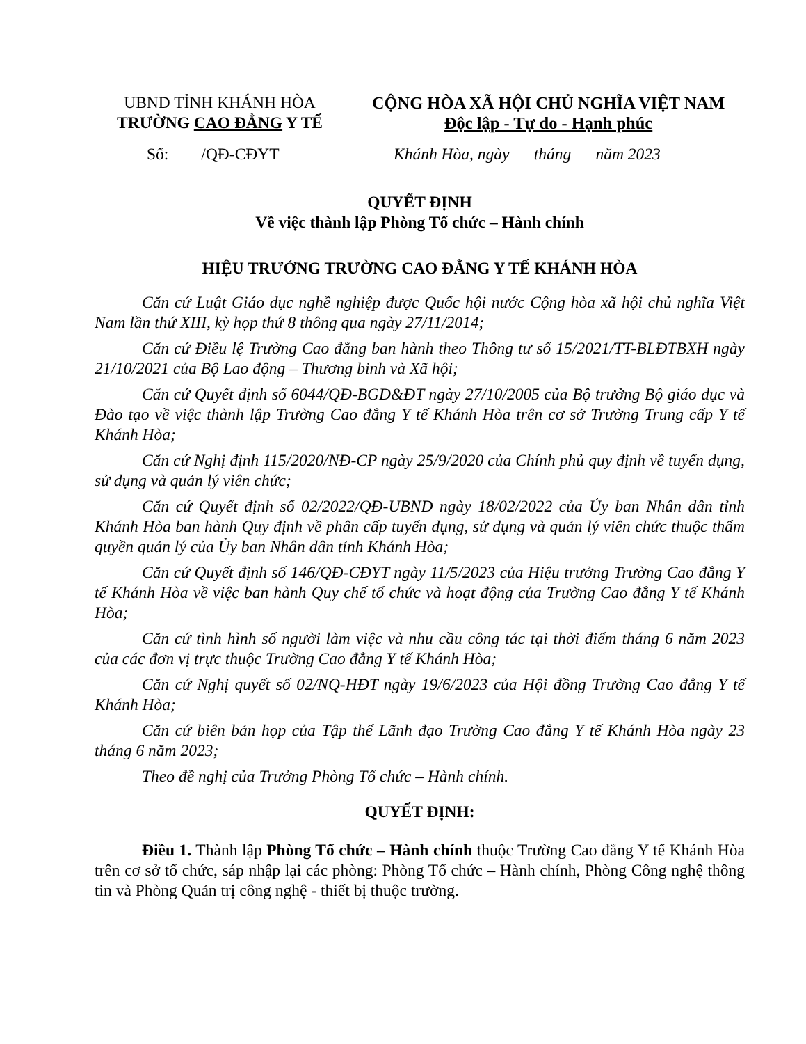UBND TỈNH KHÁNH HÒA
TRƯỜNG CAO ĐẲNG Y TẾ
CỘNG HÒA XÃ HỘI CHỦ NGHĨA VIỆT NAM
Độc lập - Tự do - Hạnh phúc
Số: /QĐ-CĐYT Khánh Hòa, ngày tháng năm 2023
QUYẾT ĐỊNH
Về việc thành lập Phòng Tổ chức – Hành chính
HIỆU TRƯỞNG TRƯỜNG CAO ĐẲNG Y TẾ KHÁNH HÒA
Căn cứ Luật Giáo dục nghề nghiệp được Quốc hội nước Cộng hòa xã hội chủ nghĩa Việt Nam lần thứ XIII, kỳ họp thứ 8 thông qua ngày 27/11/2014;
Căn cứ Điều lệ Trường Cao đẳng ban hành theo Thông tư số 15/2021/TT-BLĐTBXH ngày 21/10/2021 của Bộ Lao động – Thương binh và Xã hội;
Căn cứ Quyết định số 6044/QĐ-BGD&ĐT ngày 27/10/2005 của Bộ trưởng Bộ giáo dục và Đào tạo về việc thành lập Trường Cao đẳng Y tế Khánh Hòa trên cơ sở Trường Trung cấp Y tế Khánh Hòa;
Căn cứ Nghị định 115/2020/NĐ-CP ngày 25/9/2020 của Chính phủ quy định về tuyển dụng, sử dụng và quản lý viên chức;
Căn cứ Quyết định số 02/2022/QĐ-UBND ngày 18/02/2022 của Ủy ban Nhân dân tỉnh Khánh Hòa ban hành Quy định về phân cấp tuyển dụng, sử dụng và quản lý viên chức thuộc thẩm quyền quản lý của Ủy ban Nhân dân tỉnh Khánh Hòa;
Căn cứ Quyết định số 146/QĐ-CĐYT ngày 11/5/2023 của Hiệu trưởng Trường Cao đẳng Y tế Khánh Hòa về việc ban hành Quy chế tổ chức và hoạt động của Trường Cao đẳng Y tế Khánh Hòa;
Căn cứ tình hình số người làm việc và nhu cầu công tác tại thời điểm tháng 6 năm 2023 của các đơn vị trực thuộc Trường Cao đẳng Y tế Khánh Hòa;
Căn cứ Nghị quyết số 02/NQ-HĐT ngày 19/6/2023 của Hội đồng Trường Cao đẳng Y tế Khánh Hòa;
Căn cứ biên bản họp của Tập thể Lãnh đạo Trường Cao đẳng Y tế Khánh Hòa ngày 23 tháng 6 năm 2023;
Theo đề nghị của Trưởng Phòng Tổ chức – Hành chính.
QUYẾT ĐỊNH:
Điều 1. Thành lập Phòng Tổ chức – Hành chính thuộc Trường Cao đẳng Y tế Khánh Hòa trên cơ sở tổ chức, sáp nhập lại các phòng: Phòng Tổ chức – Hành chính, Phòng Công nghệ thông tin và Phòng Quản trị công nghệ - thiết bị thuộc trường.